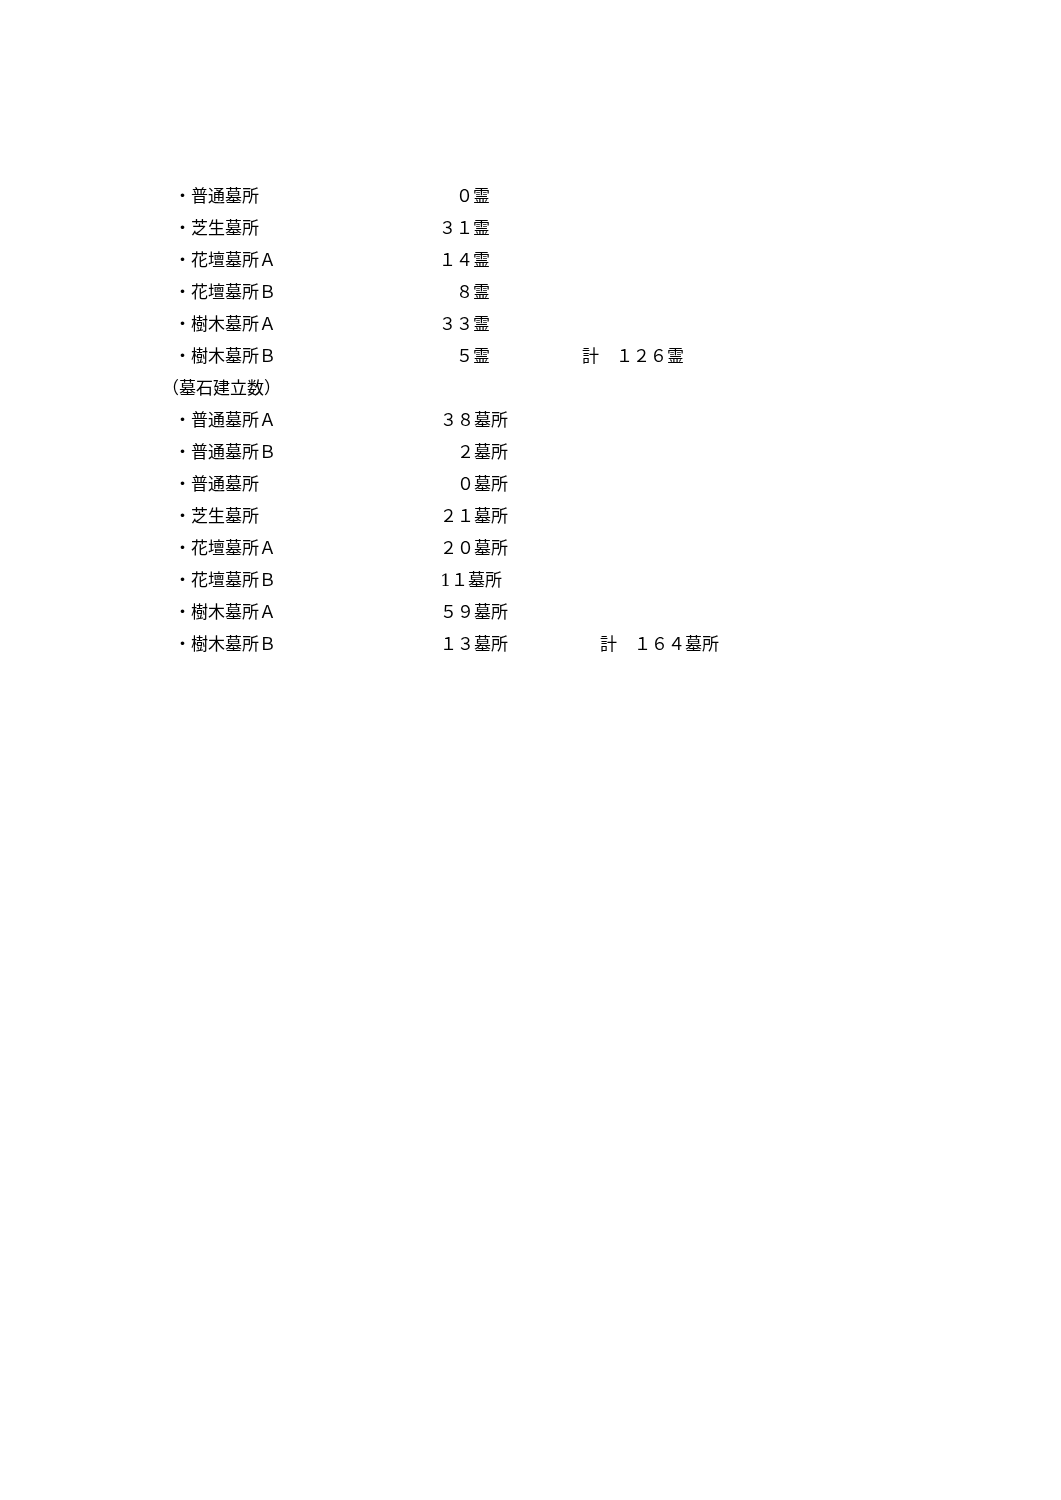・普通墓所 ０霊
・芝生墓所 ３１霊
・花壇墓所Ａ １４霊
・花壇墓所Ｂ ８霊
・樹木墓所Ａ ３３霊
・樹木墓所Ｂ ５霊 計　１２６霊
（墓石建立数）
・普通墓所Ａ ３８墓所
・普通墓所Ｂ ２墓所
・普通墓所 ０墓所
・芝生墓所 ２１墓所
・花壇墓所Ａ ２０墓所
・花壇墓所Ｂ 1１墓所
・樹木墓所Ａ ５９墓所
・樹木墓所Ｂ １３墓所 計　１６４墓所